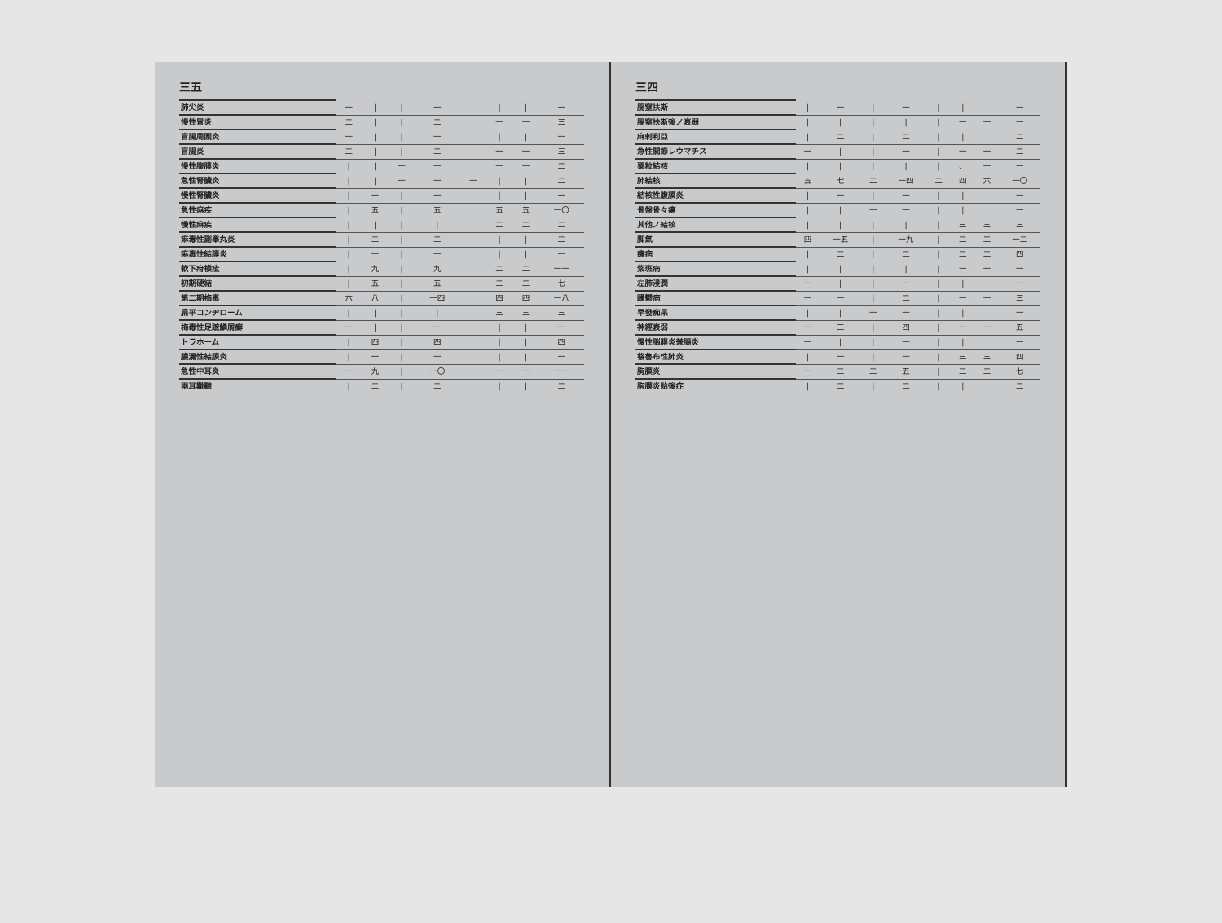三四
| 腸窒扶斯 | / | 一 | / | 一 | / | / | / | 一 |
| 腸窒扶斯後ノ衰弱 | / | / | / | / | / | 一 | 一 | 一 |
| 麻剌利亞 | / | 二 | / | 二 | / | / | / | 二 |
| 急性關節レウマチス | 一 | / | / | 一 | / | 一 | 一 | 二 |
| 粟粒結核 | / | / | / | / | / | 、 | 一 | 一 |
| 肺結核 | 五 | 七 | 二 | 一四 | 二 | 四 | 六 | 一〇 |
| 結核性腹膜炎 | / | 一 | / | 一 | / | / | / | 一 |
| 骨盤骨々瘍 | / | / | 一 | 一 | / | / | / | 一 |
| 其他ノ結核 | / | / | / | / | / | 三 | 三 | 三 |
| 脚氣 | 四 | 一五 | / | 一九 | / | 二 | 二 | 一二 |
| 癩病 | / | 二 | / | 二 | / | 二 | 二 | 四 |
| 紫斑病 | / | / | / | / | / | 一 | 一 | 一 |
| 左肺浸潤 | 一 | / | / | 一 | / | / | / | 一 |
| 躁鬱病 | 一 | 一 | / | 二 | / | 一 | 一 | 三 |
| 早發痴呆 | / | / | 一 | 一 | / | / | / | 一 |
| 神經衰弱 | 一 | 三 | / | 四 | / | 一 | 一 | 五 |
| 慢性脳膜炎兼腸炎 | 一 | / | / | 一 | / | / | / | 一 |
| 格魯布性肺炎 | / | 一 | / | 一 | / | 三 | 三 | 四 |
| 胸膜炎 | 一 | 二 | 二 | 五 | / | 二 | 二 | 七 |
| 胸膜炎貽後症 | / | 二 | / | 二 | / | / | / | 二 |
三五
| 肺尖炎 | 一 | / | / | 一 | / | / | / | 一 |
| 慢性胃炎 | 二 | / | / | 二 | / | 一 | 一 | 三 |
| 盲腸周圍炎 | 一 | / | / | 一 | / | / | / | 一 |
| 盲腸炎 | 二 | / | / | 二 | / | 一 | 一 | 三 |
| 慢性腹膜炎 | / | / | 一 | 一 | / | 一 | 一 | 二 |
| 急性腎臟炎 | / | / | 一 | 一 | 一 | / | / | 二 |
| 慢性腎臟炎 | / | 一 | / | 一 | / | / | / | 一 |
| 急性痳疾 | / | 五 | / | 五 | / | 五 | 五 | 一〇 |
| 慢性痳疾 | / | / | / | / | / | 二 | 二 | 二 |
| 痳毒性副睾丸炎 | / | 二 | / | 二 | / | / | / | 二 |
| 痳毒性結膜炎 | / | 一 | / | 一 | / | / | / | 一 |
| 軟下疳横痃 | / | 九 | / | 九 | / | 二 | 二 | 一一 |
| 初期硬結 | / | 五 | / | 五 | / | 二 | 二 | 七 |
| 第二期梅毒 | 六 | 八 | / | 一四 | / | 四 | 四 | 一八 |
| 扁平コンヂローム | / | / | / | / | / | 三 | 三 | 三 |
| 梅毒性足蹠鱗屑癬 | 一 | / | / | 一 | / | / | / | 一 |
| トラホーム | / | 四 | / | 四 | / | / | / | 四 |
| 膿漏性結膜炎 | / | 一 | / | 一 | / | / | / | 一 |
| 急性中耳炎 | 一 | 九 | / | 一〇 | / | 一 | 一 | 一一 |
| 兩耳難聽 | / | 二 | / | 二 | / | / | / | 二 |